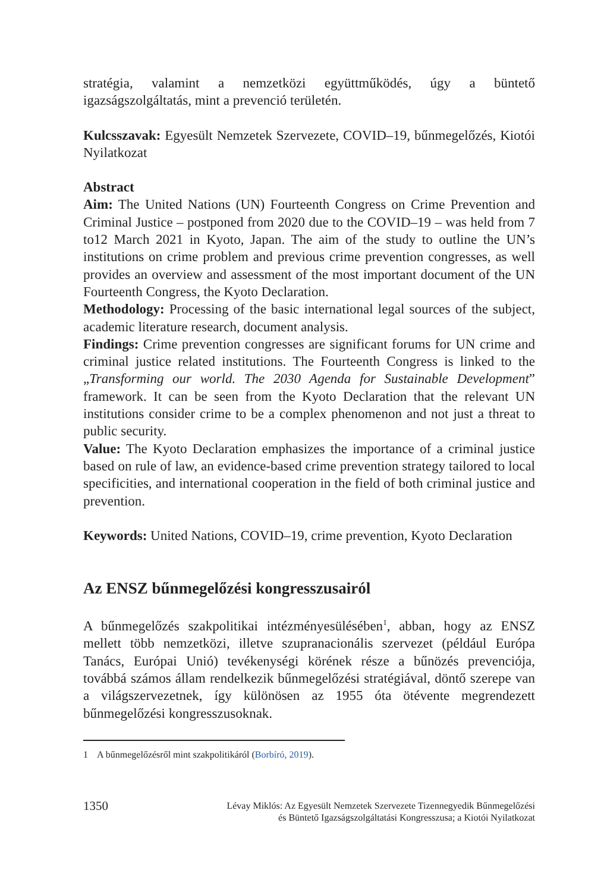stratégia, valamint a nemzetközi együttműködés, úgy a büntető igazságszolgáltatás, mint a prevenció területén.
Kulcsszavak: Egyesült Nemzetek Szervezete, COVID–19, bűnmegelőzés, Kiotói Nyilatkozat
Abstract
Aim: The United Nations (UN) Fourteenth Congress on Crime Prevention and Criminal Justice – postponed from 2020 due to the COVID–19 – was held from 7 to12 March 2021 in Kyoto, Japan. The aim of the study to outline the UN’s institutions on crime problem and previous crime prevention congresses, as well provides an overview and assessment of the most important document of the UN Fourteenth Congress, the Kyoto Declaration.
Methodology: Processing of the basic international legal sources of the subject, academic literature research, document analysis.
Findings: Crime prevention congresses are significant forums for UN crime and criminal justice related institutions. The Fourteenth Congress is linked to the „Transforming our world. The 2030 Agenda for Sustainable Development” framework. It can be seen from the Kyoto Declaration that the relevant UN institutions consider crime to be a complex phenomenon and not just a threat to public security.
Value: The Kyoto Declaration emphasizes the importance of a criminal justice based on rule of law, an evidence-based crime prevention strategy tailored to local specificities, and international cooperation in the field of both criminal justice and prevention.
Keywords: United Nations, COVID–19, crime prevention, Kyoto Declaration
Az ENSZ bűnmegelőzési kongresszusairól
A bűnmegelőzés szakpolitikai intézményesülésében<sup>1</sup>, abban, hogy az ENSZ mellett több nemzetközi, illetve szupranacionális szervezet (például Európa Tanács, Európai Unió) tevékenységi körének része a bűnözés prevenciója, továbbá számos állam rendelkezik bűnmegelőzési stratégiával, döntő szerepe van a világszervezetnek, így különösen az 1955 óta ötévente megrendezett bűnmegelőzési kongresszusoknak.
1 A bűnmegelőzésről mint szakpolitikáról (Borbíró, 2019).
1350 Lévay Miklós: Az Egyesült Nemzetek Szervezete Tizennegyedik Bűnmegelőzési
és Büntető Igazságszolgáltatási Kongresszusa; a Kiotói Nyilatkozat